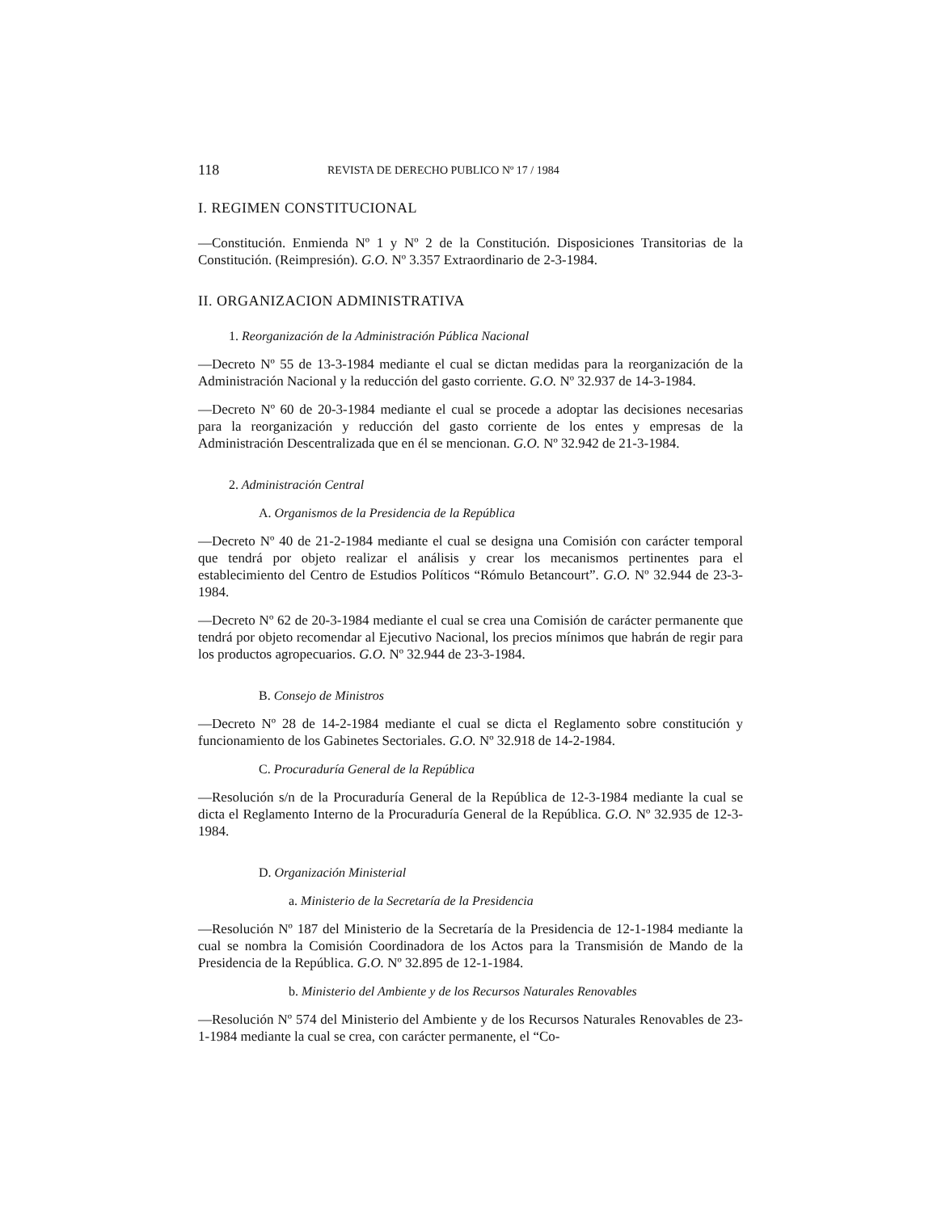118 REVISTA DE DERECHO PUBLICO Nº 17 / 1984
I. REGIMEN CONSTITUCIONAL
—Constitución. Enmienda Nº 1 y Nº 2 de la Constitución. Disposiciones Transitorias de la Constitución. (Reimpresión). G.O. Nº 3.357 Extraordinario de 2-3-1984.
II. ORGANIZACION ADMINISTRATIVA
1. Reorganización de la Administración Pública Nacional
—Decreto Nº 55 de 13-3-1984 mediante el cual se dictan medidas para la reorganización de la Administración Nacional y la reducción del gasto corriente. G.O. Nº 32.937 de 14-3-1984.
—Decreto Nº 60 de 20-3-1984 mediante el cual se procede a adoptar las decisiones necesarias para la reorganización y reducción del gasto corriente de los entes y empresas de la Administración Descentralizada que en él se mencionan. G.O. Nº 32.942 de 21-3-1984.
2. Administración Central
A. Organismos de la Presidencia de la República
—Decreto Nº 40 de 21-2-1984 mediante el cual se designa una Comisión con carácter temporal que tendrá por objeto realizar el análisis y crear los mecanismos pertinentes para el establecimiento del Centro de Estudios Políticos “Rómulo Betancourt”. G.O. Nº 32.944 de 23-3-1984.
—Decreto Nº 62 de 20-3-1984 mediante el cual se crea una Comisión de carácter permanente que tendrá por objeto recomendar al Ejecutivo Nacional, los precios mínimos que habrán de regir para los productos agropecuarios. G.O. Nº 32.944 de 23-3-1984.
B. Consejo de Ministros
—Decreto Nº 28 de 14-2-1984 mediante el cual se dicta el Reglamento sobre constitución y funcionamiento de los Gabinetes Sectoriales. G.O. Nº 32.918 de 14-2-1984.
C. Procuraduría General de la República
—Resolución s/n de la Procuraduría General de la República de 12-3-1984 mediante la cual se dicta el Reglamento Interno de la Procuraduría General de la República. G.O. Nº 32.935 de 12-3-1984.
D. Organización Ministerial
a. Ministerio de la Secretaría de la Presidencia
—Resolución Nº 187 del Ministerio de la Secretaría de la Presidencia de 12-1-1984 mediante la cual se nombra la Comisión Coordinadora de los Actos para la Transmisión de Mando de la Presidencia de la República. G.O. Nº 32.895 de 12-1-1984.
b. Ministerio del Ambiente y de los Recursos Naturales Renovables
—Resolución Nº 574 del Ministerio del Ambiente y de los Recursos Naturales Renovables de 23-1-1984 mediante la cual se crea, con carácter permanente, el “Co-